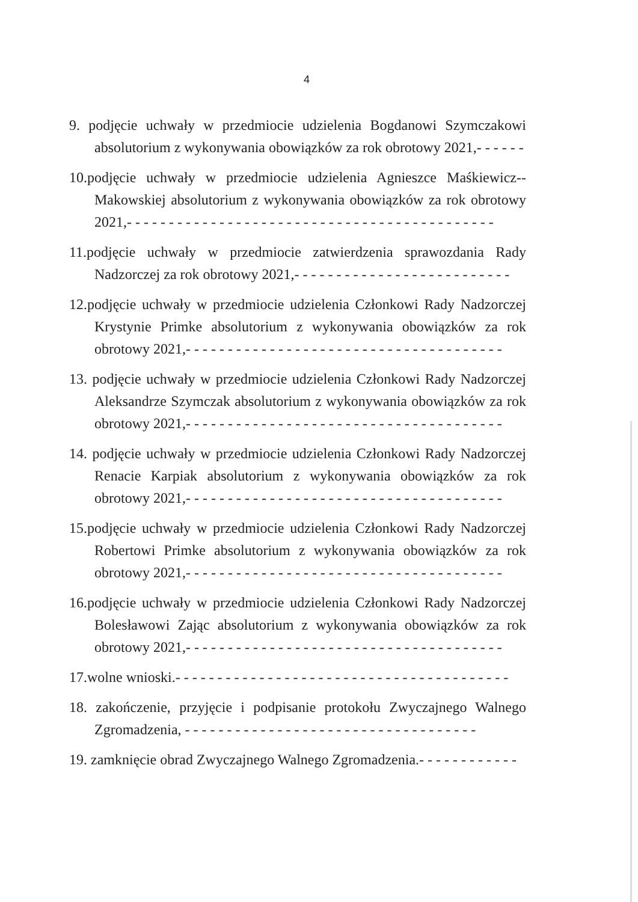4
9. podjęcie uchwały w przedmiocie udzielenia Bogdanowi Szymczakowi absolutorium z wykonywania obowiązków za rok obrotowy 2021,- - - - - -
10.podjęcie uchwały w przedmiocie udzielenia Agnieszce Maśkiewicz--Makowskiej absolutorium z wykonywania obowiązków za rok obrotowy 2021,- - - - - - - - - - - - - - - - - - - - - - - - - - - - - - - - - - - - - - - - - - - -
11.podjęcie uchwały w przedmiocie zatwierdzenia sprawozdania Rady Nadzorczej za rok obrotowy 2021,- - - - - - - - - - - - - - - - - - - - - - - - - -
12.podjęcie uchwały w przedmiocie udzielenia Członkowi Rady Nadzorczej Krystynie Primke absolutorium z wykonywania obowiązków za rok obrotowy 2021,- - - - - - - - - - - - - - - - - - - - - - - - - - - - - - - - - - - - - -
13. podjęcie uchwały w przedmiocie udzielenia Członkowi Rady Nadzorczej Aleksandrze Szymczak absolutorium z wykonywania obowiązków za rok obrotowy 2021,- - - - - - - - - - - - - - - - - - - - - - - - - - - - - - - - - - - - - -
14. podjęcie uchwały w przedmiocie udzielenia Członkowi Rady Nadzorczej Renacie Karpiak absolutorium z wykonywania obowiązków za rok obrotowy 2021,- - - - - - - - - - - - - - - - - - - - - - - - - - - - - - - - - - - - - -
15.podjęcie uchwały w przedmiocie udzielenia Członkowi Rady Nadzorczej Robertowi Primke absolutorium z wykonywania obowiązków za rok obrotowy 2021,- - - - - - - - - - - - - - - - - - - - - - - - - - - - - - - - - - - - - -
16.podjęcie uchwały w przedmiocie udzielenia Członkowi Rady Nadzorczej Bolesławowi Zając absolutorium z wykonywania obowiązków za rok obrotowy 2021,- - - - - - - - - - - - - - - - - - - - - - - - - - - - - - - - - - - - - -
17.wolne wnioski.- - - - - - - - - - - - - - - - - - - - - - - - - - - - - - - - - - - - - - - -
18. zakończenie, przyjęcie i podpisanie protokołu Zwyczajnego Walnego Zgromadzenia, - - - - - - - - - - - - - - - - - - - - - - - - - - - - - - - - - - -
19. zamknięcie obrad Zwyczajnego Walnego Zgromadzenia.- - - - - - - - - - - -